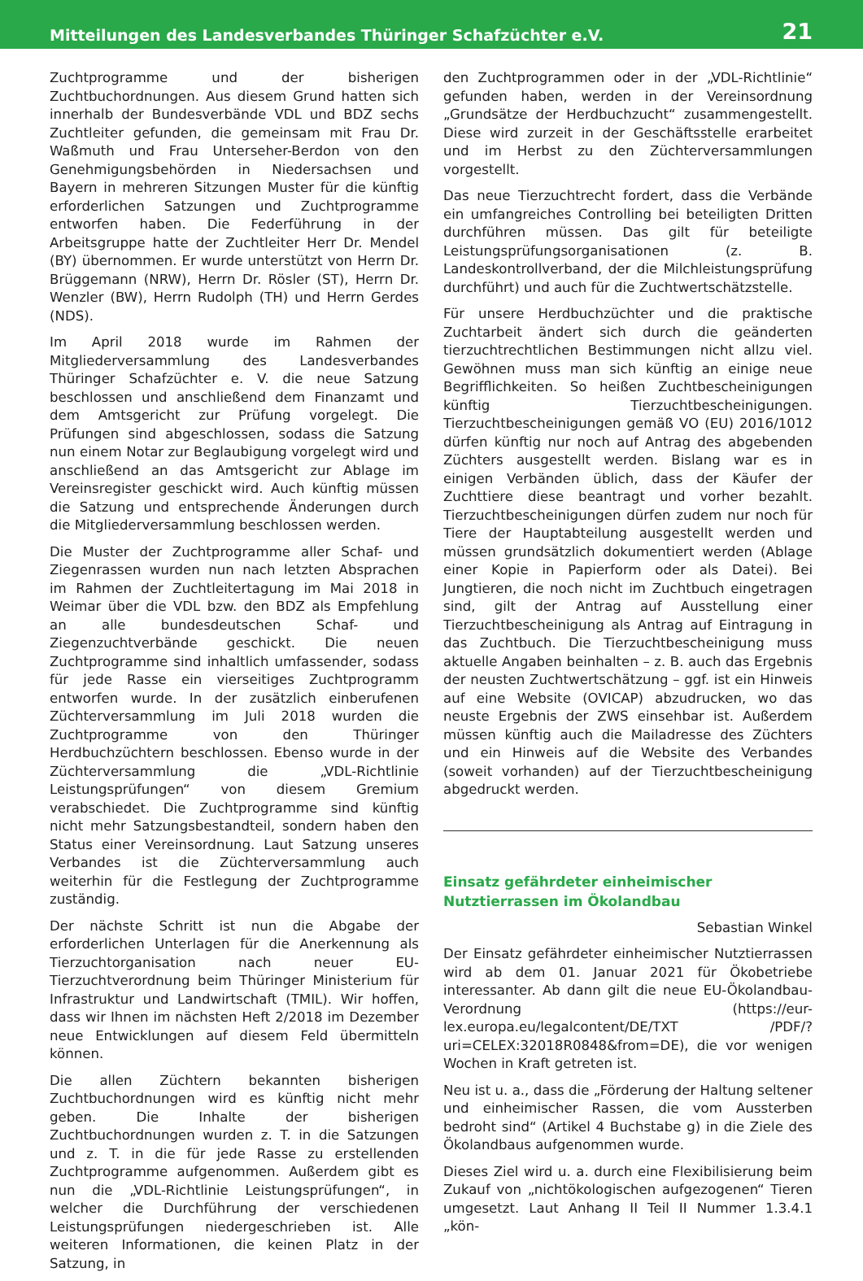Mitteilungen des Landesverbandes Thüringer Schafzüchter e.V. 21
Zuchtprogramme und der bisherigen Zuchtbuchordnungen. Aus diesem Grund hatten sich innerhalb der Bundesverbände VDL und BDZ sechs Zuchtleiter gefunden, die gemeinsam mit Frau Dr. Waßmuth und Frau Unterseher-Berdon von den Genehmigungsbehörden in Niedersachsen und Bayern in mehreren Sitzungen Muster für die künftig erforderlichen Satzungen und Zuchtprogramme entworfen haben. Die Federführung in der Arbeitsgruppe hatte der Zuchtleiter Herr Dr. Mendel (BY) übernommen. Er wurde unterstützt von Herrn Dr. Brüggemann (NRW), Herrn Dr. Rösler (ST), Herrn Dr. Wenzler (BW), Herrn Rudolph (TH) und Herrn Gerdes (NDS).
Im April 2018 wurde im Rahmen der Mitgliederversammlung des Landesverbandes Thüringer Schafzüchter e. V. die neue Satzung beschlossen und anschließend dem Finanzamt und dem Amtsgericht zur Prüfung vorgelegt. Die Prüfungen sind abgeschlossen, sodass die Satzung nun einem Notar zur Beglaubigung vorgelegt wird und anschließend an das Amtsgericht zur Ablage im Vereinsregister geschickt wird. Auch künftig müssen die Satzung und entsprechende Änderungen durch die Mitgliederversammlung beschlossen werden.
Die Muster der Zuchtprogramme aller Schaf- und Ziegenrassen wurden nun nach letzten Absprachen im Rahmen der Zuchtleitertagung im Mai 2018 in Weimar über die VDL bzw. den BDZ als Empfehlung an alle bundesdeutschen Schaf- und Ziegenzuchtverbände geschickt. Die neuen Zuchtprogramme sind inhaltlich umfassender, sodass für jede Rasse ein vierseitiges Zuchtprogramm entworfen wurde. In der zusätzlich einberufenen Züchterversammlung im Juli 2018 wurden die Zuchtprogramme von den Thüringer Herdbuchzüchtern beschlossen. Ebenso wurde in der Züchterversammlung die „VDL-Richtlinie Leistungsprüfungen“ von diesem Gremium verabschiedet. Die Zuchtprogramme sind künftig nicht mehr Satzungsbestandteil, sondern haben den Status einer Vereinsordnung. Laut Satzung unseres Verbandes ist die Züchterversammlung auch weiterhin für die Festlegung der Zuchtprogramme zuständig.
Der nächste Schritt ist nun die Abgabe der erforderlichen Unterlagen für die Anerkennung als Tierzuchtorganisation nach neuer EU-Tierzuchtverordnung beim Thüringer Ministerium für Infrastruktur und Landwirtschaft (TMIL). Wir hoffen, dass wir Ihnen im nächsten Heft 2/2018 im Dezember neue Entwicklungen auf diesem Feld übermitteln können.
Die allen Züchtern bekannten bisherigen Zuchtbuchordnungen wird es künftig nicht mehr geben. Die Inhalte der bisherigen Zuchtbuchordnungen wurden z. T. in die Satzungen und z. T. in die für jede Rasse zu erstellenden Zuchtprogramme aufgenommen. Außerdem gibt es nun die „VDL-Richtlinie Leistungsprüfungen“, in welcher die Durchführung der verschiedenen Leistungsprüfungen niedergeschrieben ist. Alle weiteren Informationen, die keinen Platz in der Satzung, in
den Zuchtprogrammen oder in der „VDL-Richtlinie“ gefunden haben, werden in der Vereinsordnung „Grundsätze der Herdbuchzucht“ zusammengestellt. Diese wird zurzeit in der Geschäftsstelle erarbeitet und im Herbst zu den Züchterversammlungen vorgestellt.
Das neue Tierzuchtrecht fordert, dass die Verbände ein umfangreiches Controlling bei beteiligten Dritten durchführen müssen. Das gilt für beteiligte Leistungsprüfungsorganisationen (z. B. Landeskontrollverband, der die Milchleistungsprüfung durchführt) und auch für die Zuchtwertschätzstelle.
Für unsere Herdbuchzüchter und die praktische Zuchtarbeit ändert sich durch die geänderten tierzuchtrechtlichen Bestimmungen nicht allzu viel. Gewöhnen muss man sich künftig an einige neue Begrifflichkeiten. So heißen Zuchtbescheinigungen künftig Tierzuchtbescheinigungen. Tierzuchtbescheinigungen gemäß VO (EU) 2016/1012 dürfen künftig nur noch auf Antrag des abgebenden Züchters ausgestellt werden. Bislang war es in einigen Verbänden üblich, dass der Käufer der Zuchttiere diese beantragt und vorher bezahlt. Tierzuchtbescheinigungen dürfen zudem nur noch für Tiere der Hauptabteilung ausgestellt werden und müssen grundsätzlich dokumentiert werden (Ablage einer Kopie in Papierform oder als Datei). Bei Jungtieren, die noch nicht im Zuchtbuch eingetragen sind, gilt der Antrag auf Ausstellung einer Tierzuchtbescheinigung als Antrag auf Eintragung in das Zuchtbuch. Die Tierzuchtbescheinigung muss aktuelle Angaben beinhalten – z. B. auch das Ergebnis der neusten Zuchtwertschätzung – ggf. ist ein Hinweis auf eine Website (OVICAP) abzudrucken, wo das neuste Ergebnis der ZWS einsehbar ist. Außerdem müssen künftig auch die Mailadresse des Züchters und ein Hinweis auf die Website des Verbandes (soweit vorhanden) auf der Tierzuchtbescheinigung abgedruckt werden.
Einsatz gefährdeter einheimischer Nutztierrassen im Ökolandbau
Sebastian Winkel
Der Einsatz gefährdeter einheimischer Nutztierrassen wird ab dem 01. Januar 2021 für Ökobetriebe interessanter. Ab dann gilt die neue EU-Ökolandbau-Verordnung (https://eur-lex.europa.eu/legalcontent/DE/TXT /PDF/?uri=CELEX:32018R0848&from=DE), die vor wenigen Wochen in Kraft getreten ist.
Neu ist u. a., dass die „Förderung der Haltung seltener und einheimischer Rassen, die vom Aussterben bedroht sind“ (Artikel 4 Buchstabe g) in die Ziele des Ökolandbaus aufgenommen wurde.
Dieses Ziel wird u. a. durch eine Flexibilisierung beim Zukauf von „nichtökologischen aufgezogenen“ Tieren umgesetzt. Laut Anhang II Teil II Nummer 1.3.4.1 „kön-